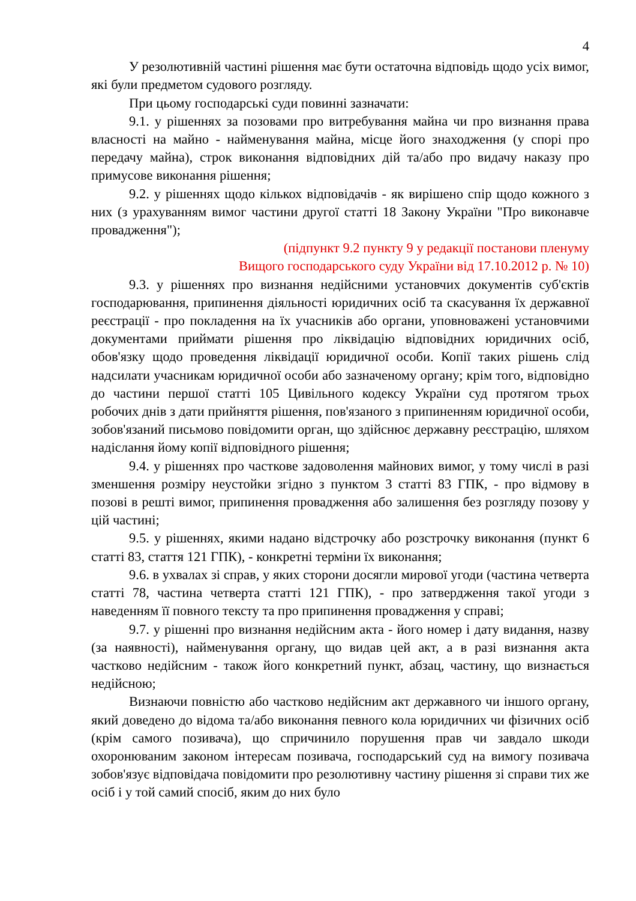4
У резолютивній частині рішення має бути остаточна відповідь щодо усіх вимог, які були предметом судового розгляду.
При цьому господарські суди повинні зазначати:
9.1. у рішеннях за позовами про витребування майна чи про визнання права власності на майно - найменування майна, місце його знаходження (у спорі про передачу майна), строк виконання відповідних дій та/або про видачу наказу про примусове виконання рішення;
9.2. у рішеннях щодо кількох відповідачів - як вирішено спір щодо кожного з них (з урахуванням вимог частини другої статті 18 Закону України "Про виконавче провадження");
(підпункт 9.2 пункту 9 у редакції постанови пленуму
Вищого господарського суду України від 17.10.2012 р. № 10)
9.3. у рішеннях про визнання недійсними установчих документів суб'єктів господарювання, припинення діяльності юридичних осіб та скасування їх державної реєстрації - про покладення на їх учасників або органи, уповноважені установчими документами приймати рішення про ліквідацію відповідних юридичних осіб, обов'язку щодо проведення ліквідації юридичної особи. Копії таких рішень слід надсилати учасникам юридичної особи або зазначеному органу; крім того, відповідно до частини першої статті 105 Цивільного кодексу України суд протягом трьох робочих днів з дати прийняття рішення, пов'язаного з припиненням юридичної особи, зобов'язаний письмово повідомити орган, що здійснює державну реєстрацію, шляхом надіслання йому копії відповідного рішення;
9.4. у рішеннях про часткове задоволення майнових вимог, у тому числі в разі зменшення розміру неустойки згідно з пунктом 3 статті 83 ГПК, - про відмову в позові в решті вимог, припинення провадження або залишення без розгляду позову у цій частині;
9.5. у рішеннях, якими надано відстрочку або розстрочку виконання (пункт 6 статті 83, стаття 121 ГПК), - конкретні терміни їх виконання;
9.6. в ухвалах зі справ, у яких сторони досягли мирової угоди (частина четверта статті 78, частина четверта статті 121 ГПК), - про затвердження такої угоди з наведенням її повного тексту та про припинення провадження у справі;
9.7. у рішенні про визнання недійсним акта - його номер і дату видання, назву (за наявності), найменування органу, що видав цей акт, а в разі визнання акта частково недійсним - також його конкретний пункт, абзац, частину, що визнається недійсною;
Визнаючи повністю або частково недійсним акт державного чи іншого органу, який доведено до відома та/або виконання певного кола юридичних чи фізичних осіб (крім самого позивача), що спричинило порушення прав чи завдало шкоди охоронюваним законом інтересам позивача, господарський суд на вимогу позивача зобов'язує відповідача повідомити про резолютивну частину рішення зі справи тих же осіб і у той самий спосіб, яким до них було